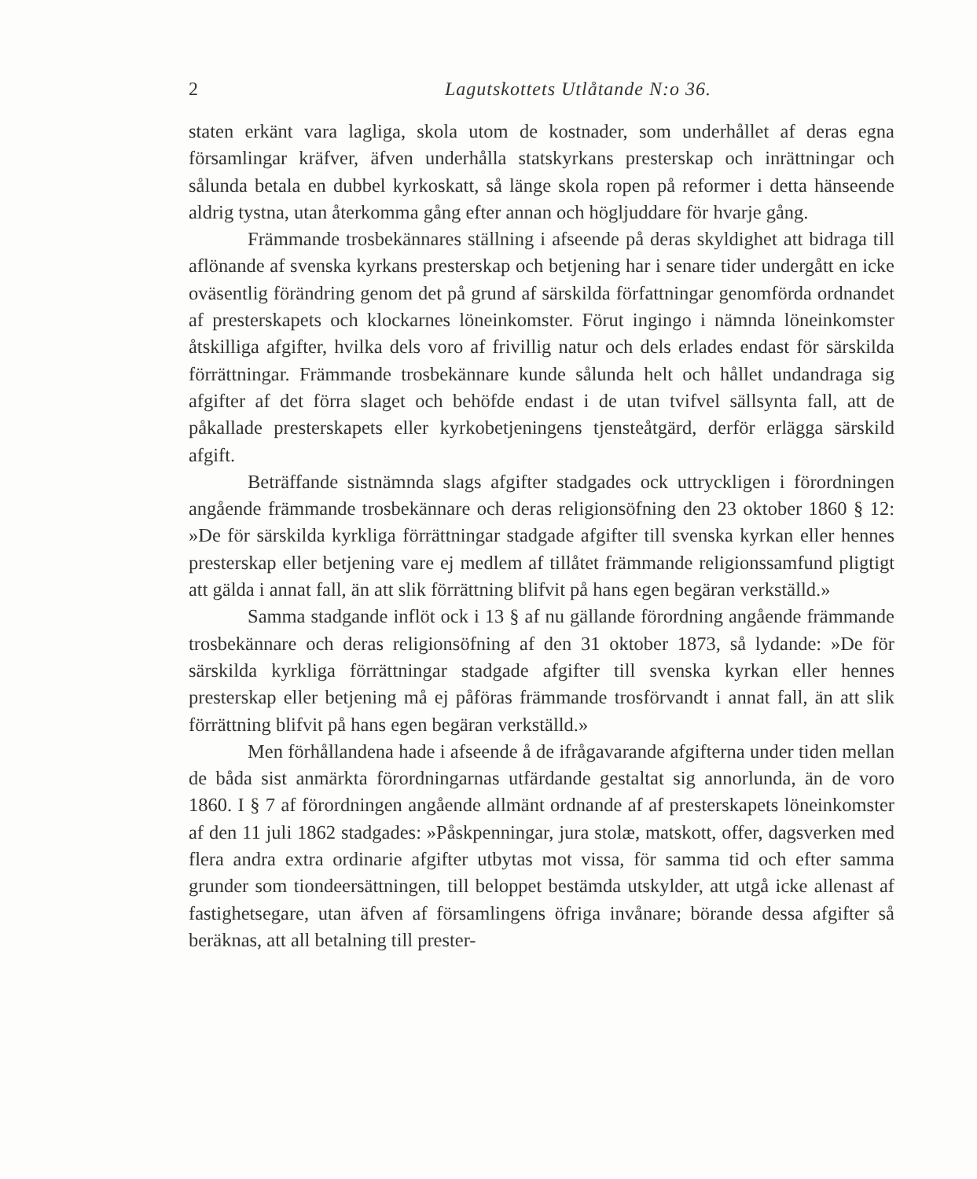2 Lagutskottets Utlåtande N:o 36.
staten erkänt vara lagliga, skola utom de kostnader, som underhållet af deras egna församlingar kräfver, äfven underhålla statskyrkans presterskap och inrättningar och sålunda betala en dubbel kyrkoskatt, så länge skola ropen på reformer i detta hänseende aldrig tystna, utan återkomma gång efter annan och högljuddare för hvarje gång.
Främmande trosbekännares ställning i afseende på deras skyldighet att bidraga till aflönande af svenska kyrkans presterskap och betjening har i senare tider undergått en icke oväsentlig förändring genom det på grund af särskilda författningar genomförda ordnandet af presterskapets och klockarnes löneinkomster. Förut ingingo i nämnda löneinkomster åtskilliga afgifter, hvilka dels voro af frivillig natur och dels erlades endast för särskilda förrättningar. Främmande trosbekännare kunde sålunda helt och hållet undandraga sig afgifter af det förra slaget och behöfde endast i de utan tvifvel sällsynta fall, att de påkallade presterskapets eller kyrkobetjeningens tjensteåtgärd, derför erlägga särskild afgift.
Beträffande sistnämnda slags afgifter stadgades ock uttryckligen i förordningen angående främmande trosbekännare och deras religionsöfning den 23 oktober 1860 § 12: »De för särskilda kyrkliga förrättningar stadgade afgifter till svenska kyrkan eller hennes presterskap eller betjening vare ej medlem af tillåtet främmande religionssamfund pligtigt att gälda i annat fall, än att slik förrättning blifvit på hans egen begäran verkställd.»
Samma stadgande inflöt ock i 13 § af nu gällande förordning angående främmande trosbekännare och deras religionsöfning af den 31 oktober 1873, så lydande: »De för särskilda kyrkliga förrättningar stadgade afgifter till svenska kyrkan eller hennes presterskap eller betjening må ej påföras främmande trosförvandt i annat fall, än att slik förrättning blifvit på hans egen begäran verkställd.»
Men förhållandena hade i afseende å de ifrågavarande afgifterna under tiden mellan de båda sist anmärkta förordningarnas utfärdande gestaltat sig annorlunda, än de voro 1860. I § 7 af förordningen angående allmänt ordnande af af presterskapets löneinkomster af den 11 juli 1862 stadgades: »Påskpenningar, jura stolæ, matskott, offer, dagsverken med flera andra extra ordinarie afgifter utbytas mot vissa, för samma tid och efter samma grunder som tiondeersättningen, till beloppet bestämda utskylder, att utgå icke allenast af fastighetsegare, utan äfven af församlingens öfriga invånare; börande dessa afgifter så beräknas, att all betalning till prester-